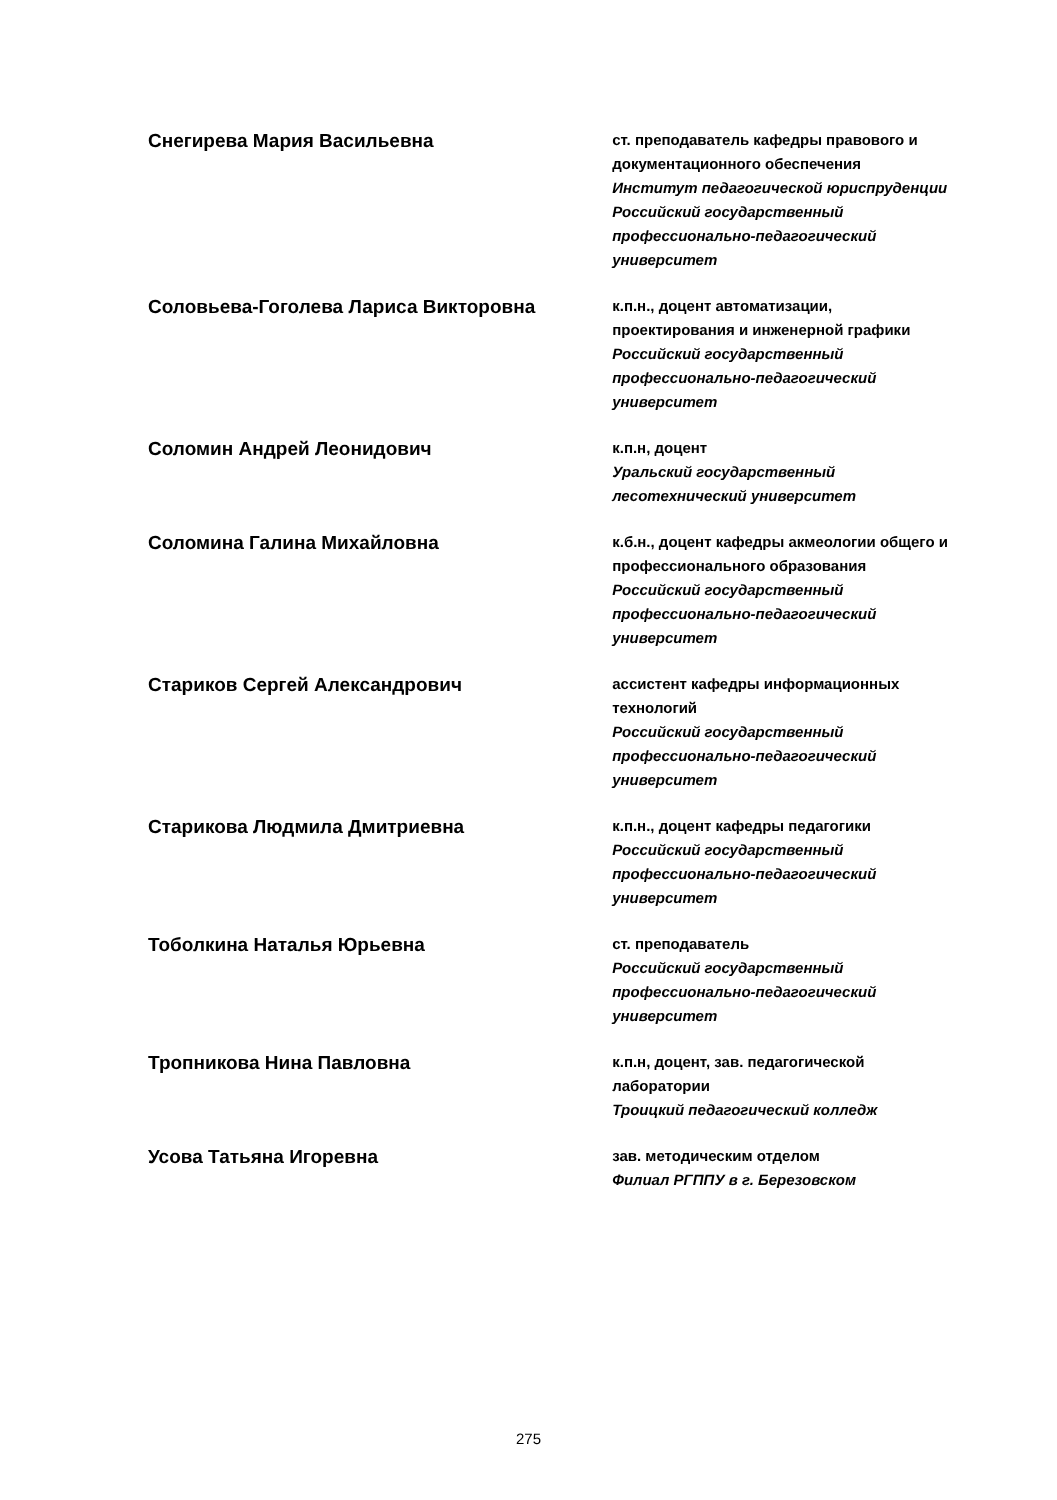Снегирева Мария Васильевна
ст. преподаватель кафедры правового и документационного обеспечения
Институт педагогической юриспруденции
Российский государственный профессионально-педагогический университет
Соловьева-Гоголева Лариса Викторовна
к.п.н., доцент автоматизации, проектирования и инженерной графики
Российский государственный профессионально-педагогический университет
Соломин Андрей Леонидович
к.п.н, доцент
Уральский государственный лесотехнический университет
Соломина Галина Михайловна
к.б.н., доцент кафедры акмеологии общего и профессионального образования
Российский государственный профессионально-педагогический университет
Стариков Сергей Александрович
ассистент кафедры информационных технологий
Российский государственный профессионально-педагогический университет
Старикова Людмила Дмитриевна
к.п.н., доцент кафедры педагогики
Российский государственный профессионально-педагогический университет
Тоболкина Наталья Юрьевна
ст. преподаватель
Российский государственный профессионально-педагогический университет
Тропникова Нина Павловна
к.п.н, доцент, зав. педагогической лаборатории
Троицкий педагогический колледж
Усова Татьяна Игоревна
зав. методическим отделом
Филиал РГППУ в г. Березовском
275